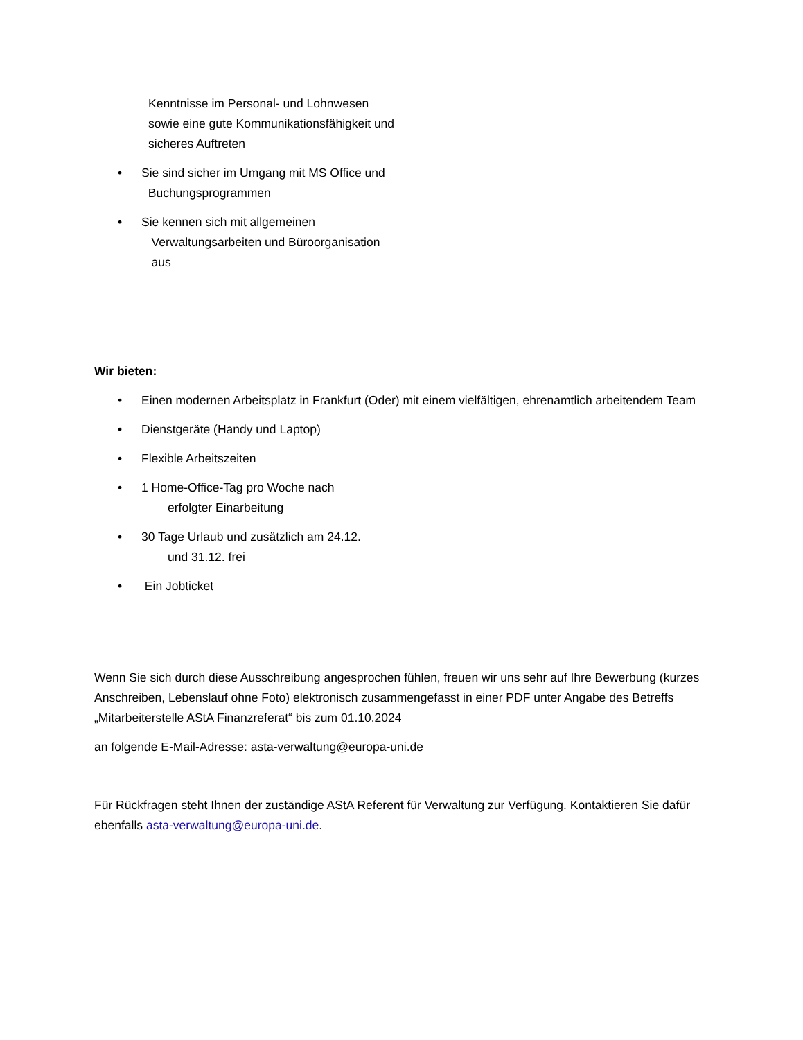Kenntnisse im Personal- und Lohnwesen
sowie eine gute Kommunikationsfähigkeit und
sicheres Auftreten
• Sie sind sicher im Umgang mit MS Office und
Buchungsprogrammen
• Sie kennen sich mit allgemeinen
Verwaltungsarbeiten und Büroorganisation
aus
Wir bieten:
• Einen modernen Arbeitsplatz in Frankfurt (Oder) mit einem vielfältigen, ehrenamtlich arbeitendem Team
• Dienstgeräte (Handy und Laptop)
• Flexible Arbeitszeiten
• 1 Home-Office-Tag pro Woche nach
erfolgter Einarbeitung
• 30 Tage Urlaub und zusätzlich am 24.12.
und 31.12. frei
• Ein Jobticket
Wenn Sie sich durch diese Ausschreibung angesprochen fühlen, freuen wir uns sehr auf Ihre Bewerbung (kurzes Anschreiben, Lebenslauf ohne Foto) elektronisch zusammengefasst in einer PDF unter Angabe des Betreffs „Mitarbeiterstelle AStA Finanzreferat“ bis zum 01.10.2024
an folgende E-Mail-Adresse: asta-verwaltung@europa-uni.de
Für Rückfragen steht Ihnen der zuständige AStA Referent für Verwaltung zur Verfügung. Kontaktieren Sie dafür ebenfalls asta-verwaltung@europa-uni.de.